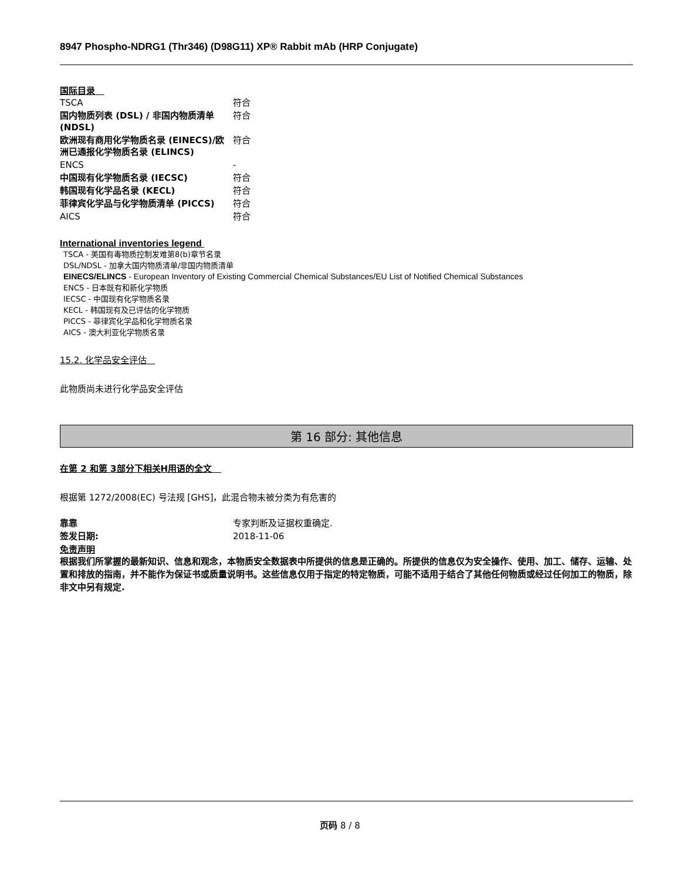8947 Phospho-NDRG1 (Thr346) (D98G11) XP® Rabbit mAb (HRP Conjugate)
国际目录
| TSCA | 符合 |
| 国内物质列表 (DSL) / 非国内物质清单 (NDSL) | 符合 |
| 欧洲现有商用化学物质名录 (EINECS)/欧洲已通报化学物质名录 (ELINCS) | 符合 |
| ENCS | - |
| 中国现有化学物质名录 (IECSC) | 符合 |
| 韩国现有化学品名录 (KECL) | 符合 |
| 菲律宾化学品与化学物质清单 (PICCS) | 符合 |
| AICS | 符合 |
International inventories legend
TSCA - 美国有毒物质控制发难第8(b)章节名录
DSL/NDSL - 加拿大国内物质清单/非国内物质清单
EINECS/ELINCS - European Inventory of Existing Commercial Chemical Substances/EU List of Notified Chemical Substances
ENCS - 日本既有和新化学物质
IECSC - 中国现有化学物质名录
KECL - 韩国现有及已评估的化学物质
PICCS - 菲律宾化学品和化学物质名录
AICS - 澳大利亚化学物质名录
15.2. 化学品安全评估
此物质尚未进行化学品安全评估
第 16 部分: 其他信息
在第 2 和第 3部分下相关H用语的全文
根据第 1272/2008(EC) 号法规 [GHS]，此混合物未被分类为有危害的
| 靠靠 | 专家判断及证据权重确定. |
| 签发日期: | 2018-11-06 |
免责声明
根据我们所掌握的最新知识、信息和观念，本物质安全数据表中所提供的信息是正确的。所提供的信息仅为安全操作、使用、加工、储存、运输、处置和排放的指南，并不能作为保证书或质量说明书。这些信息仅用于指定的特定物质，可能不适用于结合了其他任何物质或经过任何加工的物质，除非文中另有规定.
页码 8 / 8